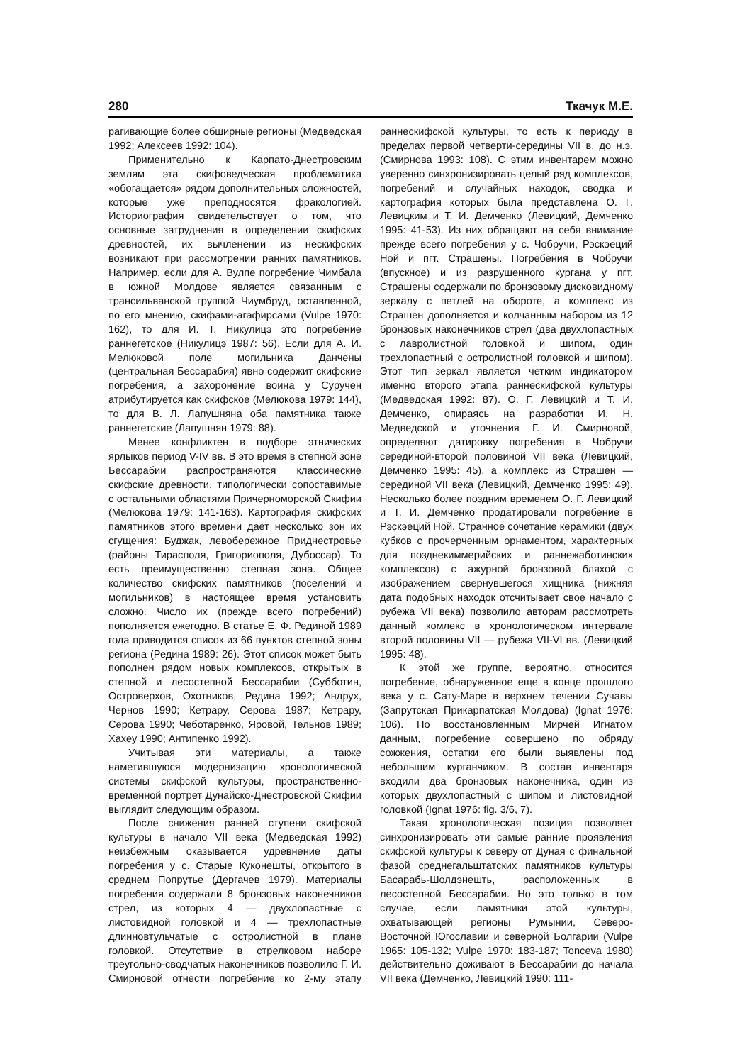280 Ткачук М.Е.
рагивающие более обширные регионы (Медведская 1992; Алексеев 1992: 104).
Применительно к Карпато-Днестровским землям эта скифоведческая проблематика «обогащается» рядом дополнительных сложностей, которые уже преподносятся фракологией. Историография свидетельствует о том, что основные затруднения в определении скифских древностей, их вычленении из нескифских возникают при рассмотрении ранних памятников. Например, если для А. Вулпе погребение Чимбала в южной Молдове является связанным с трансильванской группой Чиумбруд, оставленной, по его мнению, скифами-агафирсами (Vulpe 1970: 162), то для И. Т. Никулицэ это погребение раннегетское (Никулицэ 1987: 56). Если для А. И. Мелюковой поле могильника Данчены (центральная Бессарабия) явно содержит скифские погребения, а захоронение воина у Суручен атрибутируется как скифское (Мелюкова 1979: 144), то для В. Л. Лапушняна оба памятника также раннегетские (Лапушнян 1979: 88).
Менее конфликтен в подборе этнических ярлыков период V-IV вв. В это время в степной зоне Бессарабии распространяются классические скифские древности, типологически сопоставимые с остальными областями Причерноморской Скифии (Мелюкова 1979: 141-163). Картография скифских памятников этого времени дает несколько зон их сгущения: Буджак, левобережное Приднестровье (районы Тирасполя, Григориополя, Дубоссар). То есть преимущественно степная зона. Общее количество скифских памятников (поселений и могильников) в настоящее время установить сложно. Число их (прежде всего погребений) пополняется ежегодно. В статье Е. Ф. Рединой 1989 года приводится список из 66 пунктов степной зоны региона (Редина 1989: 26). Этот список может быть пополнен рядом новых комплексов, открытых в степной и лесостепной Бессарабии (Субботин, Островерхов, Охотников, Редина 1992; Андрух, Чернов 1990; Кетрару, Серова 1987; Кетрару, Серова 1990; Чеботаренко, Яровой, Тельнов 1989; Хахеу 1990; Антипенко 1992).
Учитывая эти материалы, а также наметившуюся модернизацию хронологической системы скифской культуры, пространственно-временной портрет Дунайско-Днестровской Скифии выглядит следующим образом.
После снижения ранней ступени скифской культуры в начало VII века (Медведская 1992) неизбежным оказывается удревнение даты погребения у с. Старые Куконешты, открытого в среднем Попрутье (Дергачев 1979). Материалы погребения содержали 8 бронзовых наконечников стрел, из которых 4 — двухлопастные с листовидной головкой и 4 — трехлопастные длинновтульчатые с остролистной в плане головкой. Отсутствие в стрелковом наборе треугольно-сводчатых наконечников позволило Г. И. Смирновой отнести погребение ко 2-му этапу раннескифской культуры, то есть к периоду в пределах первой четверти-середины VII в. до н.э. (Смирнова 1993: 108). С этим инвентарем можно уверенно синхронизировать целый ряд комплексов, погребений и случайных находок, сводка и картография которых была представлена О. Г. Левицким и Т. И. Демченко (Левицкий, Демченко 1995: 41-53). Из них обращают на себя внимание прежде всего погребения у с. Чобручи, Рэскэеций Ной и пгт. Страшены. Погребения в Чобручи (впускное) и из разрушенного кургана у пгт. Страшены содержали по бронзовому дисковидному зеркалу с петлей на обороте, а комплекс из Страшен дополняется и колчанным набором из 12 бронзовых наконечников стрел (два двухлопастных с лавролистной головкой и шипом, один трехлопастный с остролистной головкой и шипом). Этот тип зеркал является четким индикатором именно второго этапа раннескифской культуры (Медведская 1992: 87). О. Г. Левицкий и Т. И. Демченко, опираясь на разработки И. Н. Медведской и уточнения Г. И. Смирновой, определяют датировку погребения в Чобручи серединой-второй половиной VII века (Левицкий, Демченко 1995: 45), а комплекс из Страшен — серединой VII века (Левицкий, Демченко 1995: 49). Несколько более поздним временем О. Г. Левицкий и Т. И. Демченко продатировали погребение в Рэскэеций Ной. Странное сочетание керамики (двух кубков с прочерченным орнаментом, характерных для позднекиммерийских и раннежаботинских комплексов) с ажурной бронзовой бляхой с изображением свернувшегося хищника (нижняя дата подобных находок отсчитывает свое начало с рубежа VII века) позволило авторам рассмотреть данный комлекс в хронологическом интервале второй половины VII — рубежа VII-VI вв. (Левицкий 1995: 48).
К этой же группе, вероятно, относится погребение, обнаруженное еще в конце прошлого века у с. Сату-Маре в верхнем течении Сучавы (Запрутская Прикарпатская Молдова) (Ignat 1976: 106). По восстановленным Мирчей Игнатом данным, погребение совершено по обряду сожжения, остатки его были выявлены под небольшим курганчиком. В состав инвентаря входили два бронзовых наконечника, один из которых двухлопастный с шипом и листовидной головкой (Ignat 1976: fig. 3/6, 7).
Такая хронологическая позиция позволяет синхронизировать эти самые ранние проявления скифской культуры к северу от Дуная с финальной фазой среднегальштатских памятников культуры Басарабь-Шолдэнешть, расположенных в лесостепной Бессарабии. Но это только в том случае, если памятники этой культуры, охватывающей регионы Румынии, Северо-Восточной Югославии и северной Болгарии (Vulpe 1965: 105-132; Vulpe 1970: 183-187; Tonceva 1980) действительно доживают в Бессарабии до начала VII века (Демченко, Левицкий 1990: 111-